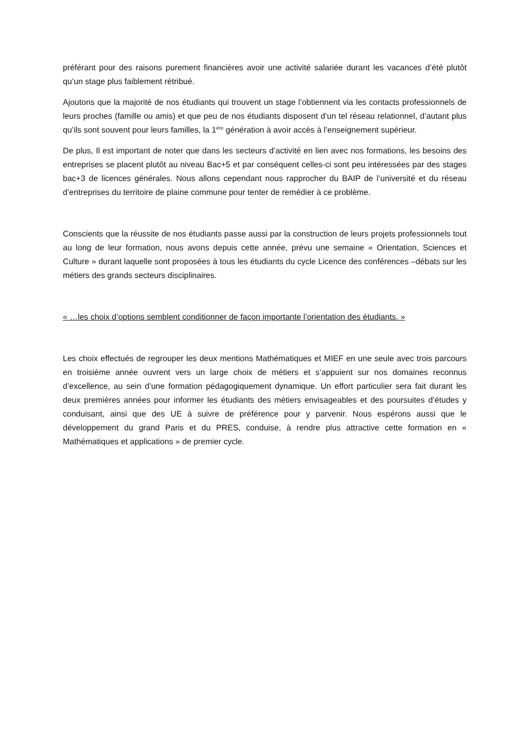préférant pour des raisons purement financières avoir une activité salariée durant les vacances d’été plutôt qu’un stage plus faiblement rétribué.
Ajoutons que la majorité de nos étudiants qui trouvent un stage l’obtiennent via les contacts professionnels de leurs proches (famille ou amis) et que peu de nos étudiants disposent d’un tel réseau relationnel, d’autant plus qu’ils sont souvent pour leurs familles, la 1<sup>ère</sup> génération à avoir accès à l’enseignement supérieur.
De plus, Il est important de noter que dans les secteurs d’activité en lien avec nos formations, les besoins des entreprises se placent plutôt au niveau Bac+5 et par conséquent celles-ci sont peu intéressées par des stages bac+3 de licences générales. Nous allons cependant nous rapprocher du BAIP de l’université et du réseau d’entreprises du territoire de plaine commune pour tenter de remédier à ce problème.
Conscients que la réussite de nos étudiants passe aussi par la construction de leurs projets professionnels tout au long de leur formation, nous avons depuis cette année, prévu une semaine « Orientation, Sciences et Culture » durant laquelle sont proposées à tous les étudiants du cycle Licence des conférences –débats sur les métiers des grands secteurs disciplinaires.
« …les choix d’options semblent conditionner de façon importante l’orientation des étudiants. »
Les choix effectués de regrouper les deux mentions Mathématiques et MIEF en une seule avec trois parcours en troisième année ouvrent vers un large choix de métiers et s’appuient sur nos domaines reconnus d’excellence, au sein d’une formation pédagogiquement dynamique. Un effort particulier sera fait durant les deux premières années pour informer les étudiants des métiers envisageables et des poursuites d’études y conduisant, ainsi que des UE à suivre de préférence pour y parvenir. Nous espérons aussi que le développement du grand Paris et du PRES, conduise, à rendre plus attractive cette formation en « Mathématiques et applications » de premier cycle.